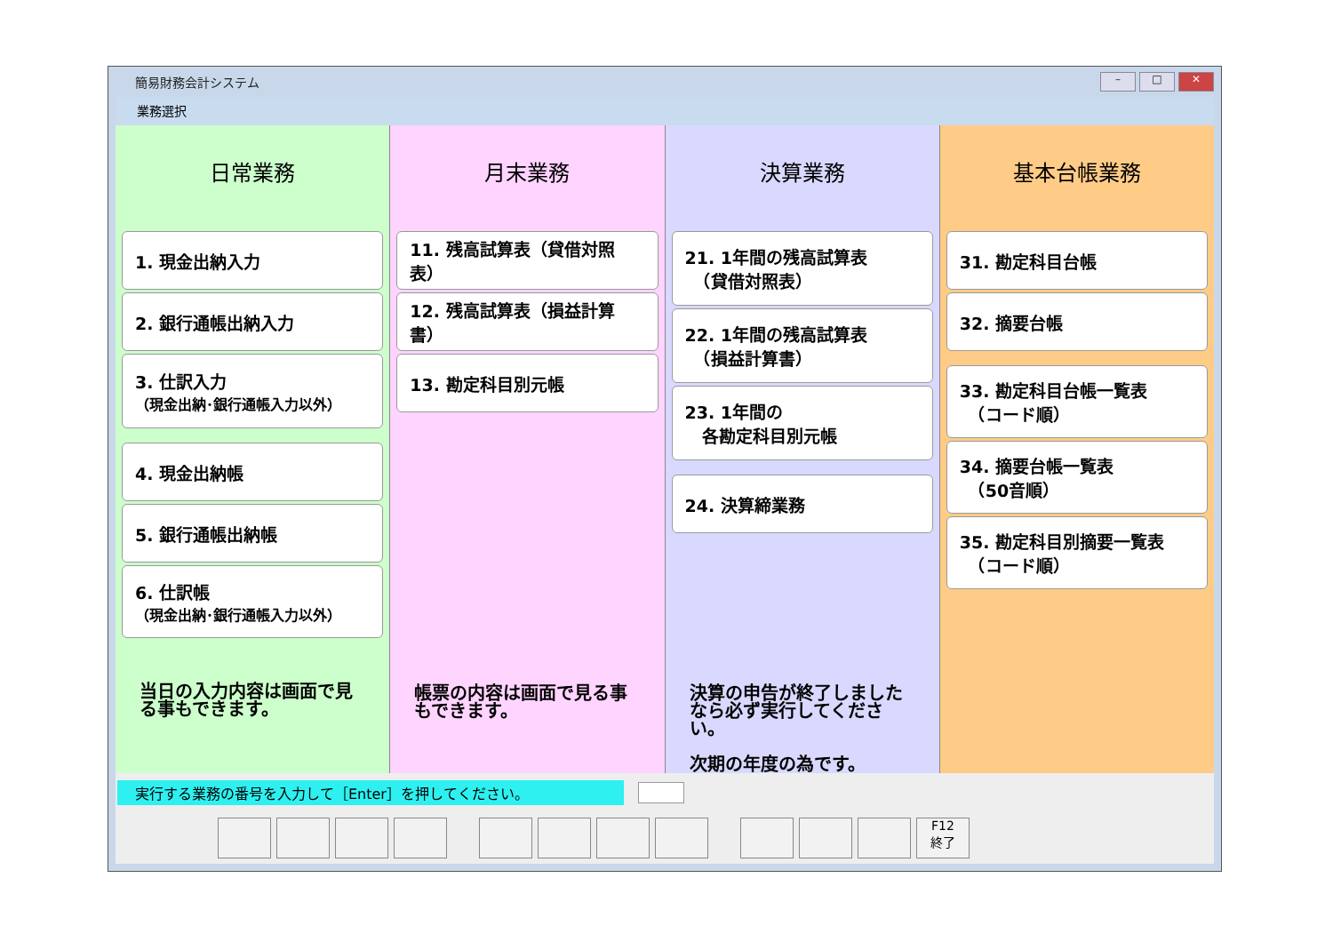簡易財務会計システム
– □ ✕
業務選択
日常業務
1. 現金出納入力
2. 銀行通帳出納入力
3. 仕訳入力
（現金出納･銀行通帳入力以外）
4. 現金出納帳
5. 銀行通帳出納帳
6. 仕訳帳
（現金出納･銀行通帳入力以外）
当日の入力内容は画面で見る事もできます。
月末業務
11. 残高試算表（貸借対照表）
12. 残高試算表（損益計算書）
13. 勘定科目別元帳
帳票の内容は画面で見る事もできます。
決算業務
21. 1年間の残高試算表
　（貸借対照表）
22. 1年間の残高試算表
　（損益計算書）
23. 1年間の
　各勘定科目別元帳
24. 決算締業務
決算の申告が終了しましたなら必ず実行してください。
次期の年度の為です。
基本台帳業務
31. 勘定科目台帳
32. 摘要台帳
33. 勘定科目台帳一覧表
　（コード順）
34. 摘要台帳一覧表
　（50音順）
35. 勘定科目別摘要一覧表
　（コード順）
実行する業務の番号を入力して［Enter］を押してください。
F12
終了